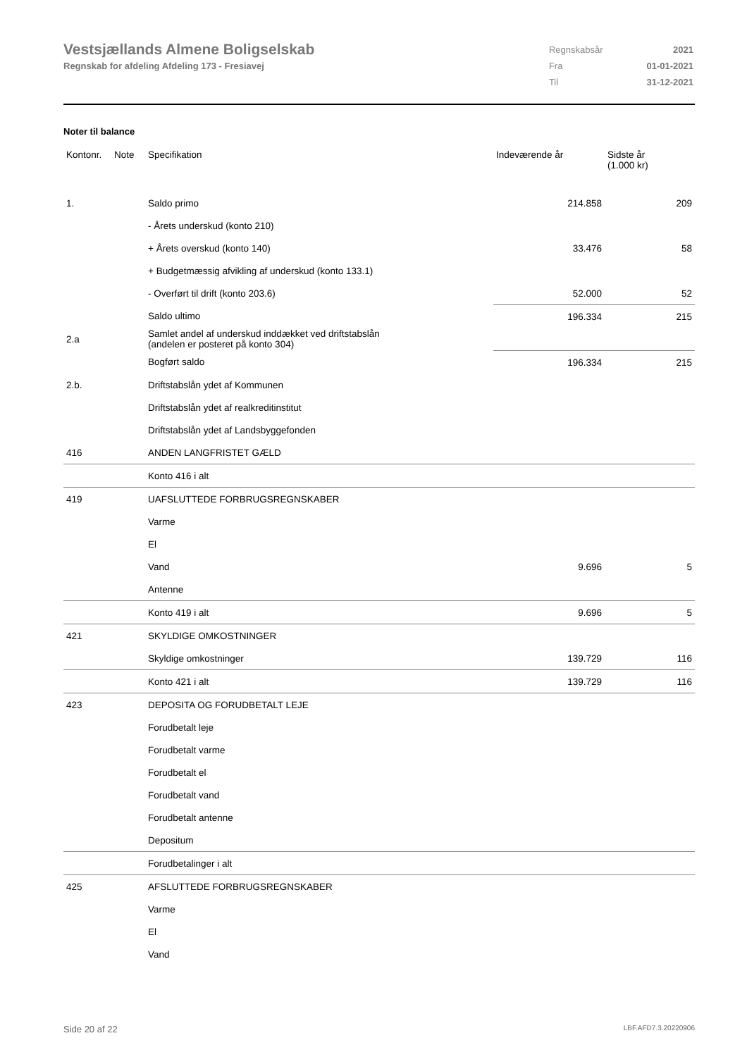Vestsjællands Almene Boligselskab
Regnskab for afdeling Afdeling 173 - Fresiavej
| Regnskabsår | 2021 |
| Fra | 01-01-2021 |
| Til | 31-12-2021 |
Noter til balance
| Kontonr. | Note | Specifikation | Indeværende år | Sidste år (1.000 kr) |
| --- | --- | --- | --- | --- |
| 1. | | Saldo primo | 214.858 | 209 |
| | | - Årets underskud (konto 210) | | |
| | | + Årets overskud (konto 140) | 33.476 | 58 |
| | | + Budgetmæssig afvikling af underskud (konto 133.1) | | |
| | | - Overført til drift (konto 203.6) | 52.000 | 52 |
| | | Saldo ultimo | 196.334 | 215 |
| 2.a | | Samlet andel af underskud inddækket ved driftstabslån (andelen er posteret på konto 304) | | |
| | | Bogført saldo | 196.334 | 215 |
| 2.b. | | Driftstabslån ydet af Kommunen | | |
| | | Driftstabslån ydet af realkreditinstitut | | |
| | | Driftstabslån ydet af Landsbyggefonden | | |
| 416 | | ANDEN LANGFRISTET GÆLD | | |
| | | Konto 416 i alt | | |
| 419 | | UAFSLUTTEDE FORBRUGSREGNSKABER | | |
| | | Varme | | |
| | | El | | |
| | | Vand | 9.696 | 5 |
| | | Antenne | | |
| | | Konto 419 i alt | 9.696 | 5 |
| 421 | | SKYLDIGE OMKOSTNINGER | | |
| | | Skyldige omkostninger | 139.729 | 116 |
| | | Konto 421 i alt | 139.729 | 116 |
| 423 | | DEPOSITA OG FORUDBETALT LEJE | | |
| | | Forudbetalt leje | | |
| | | Forudbetalt varme | | |
| | | Forudbetalt el | | |
| | | Forudbetalt vand | | |
| | | Forudbetalt antenne | | |
| | | Depositum | | |
| | | Forudbetalinger i alt | | |
| 425 | | AFSLUTTEDE FORBRUGSREGNSKABER | | |
| | | Varme | | |
| | | El | | |
| | | Vand | | |
Side 20 af 22 LBF.AFD7.3.20220906